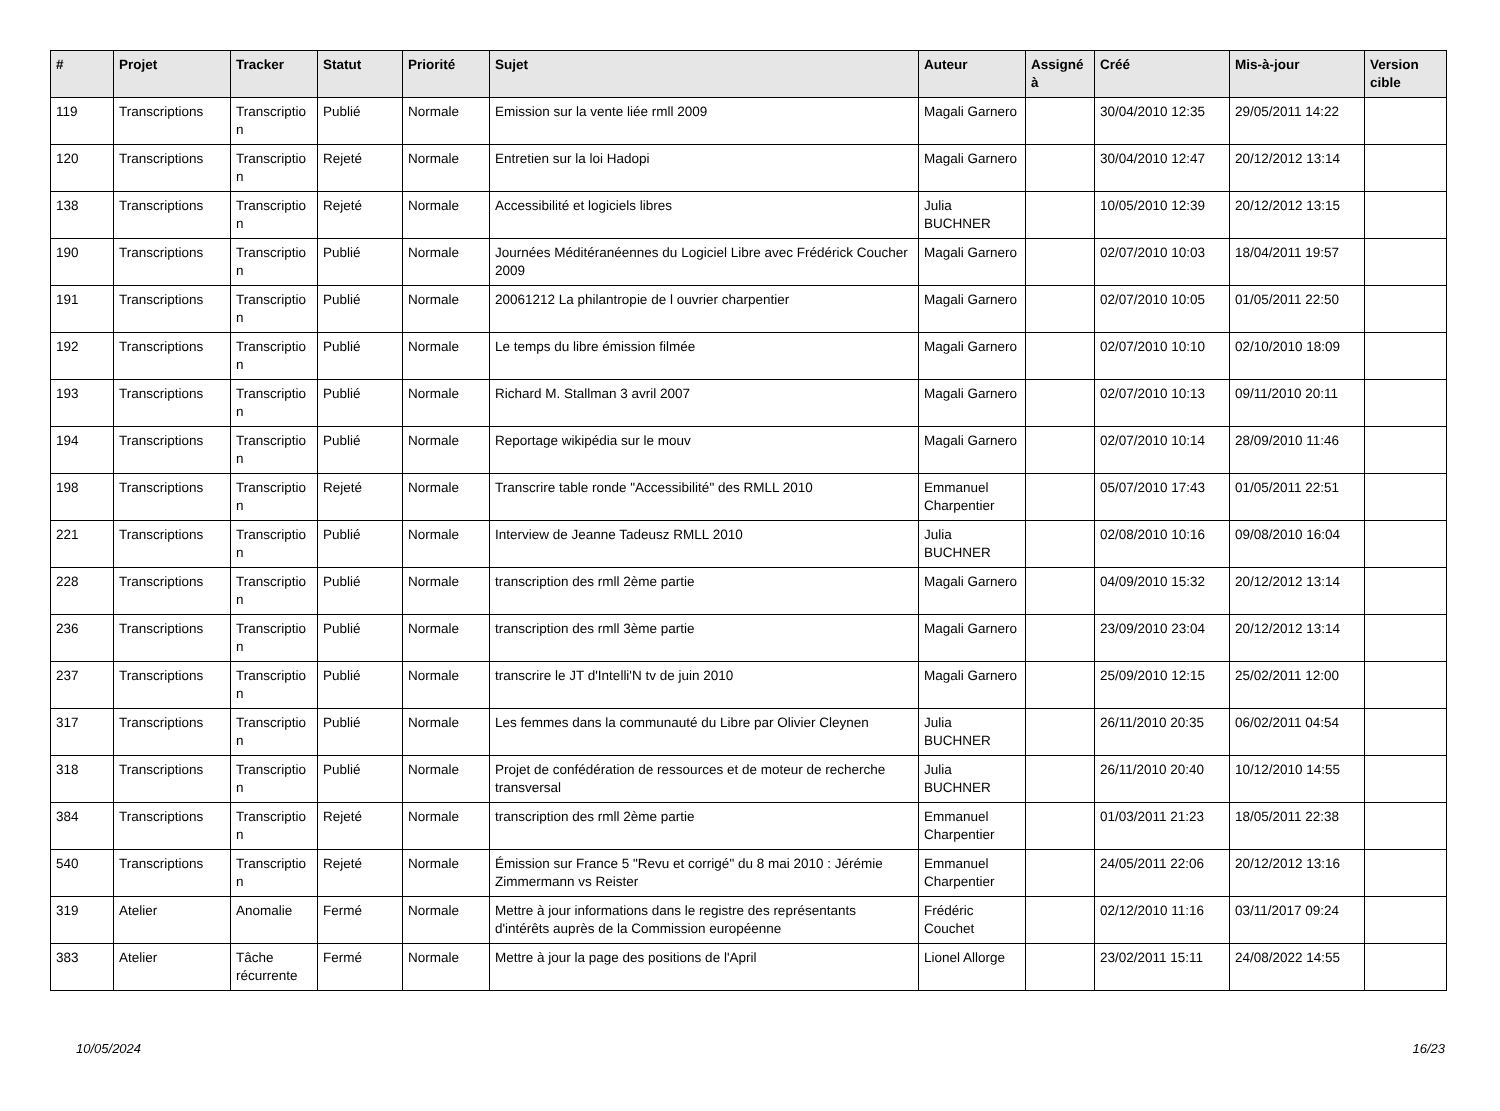| # | Projet | Tracker | Statut | Priorité | Sujet | Auteur | Assigné à | Créé | Mis-à-jour | Version cible |
| --- | --- | --- | --- | --- | --- | --- | --- | --- | --- | --- |
| 119 | Transcriptions | Transcriptio n | Publié | Normale | Emission sur la vente liée rmll 2009 | Magali Garnero | | 30/04/2010 12:35 | 29/05/2011 14:22 | |
| 120 | Transcriptions | Transcriptio n | Rejeté | Normale | Entretien sur la loi Hadopi | Magali Garnero | | 30/04/2010 12:47 | 20/12/2012 13:14 | |
| 138 | Transcriptions | Transcriptio n | Rejeté | Normale | Accessibilité et logiciels libres | Julia BUCHNER | | 10/05/2010 12:39 | 20/12/2012 13:15 | |
| 190 | Transcriptions | Transcriptio n | Publié | Normale | Journées Méditéranéennes du Logiciel Libre avec Frédérick Coucher 2009 | Magali Garnero | | 02/07/2010 10:03 | 18/04/2011 19:57 | |
| 191 | Transcriptions | Transcriptio n | Publié | Normale | 20061212 La philantropie de l ouvrier charpentier | Magali Garnero | | 02/07/2010 10:05 | 01/05/2011 22:50 | |
| 192 | Transcriptions | Transcriptio n | Publié | Normale | Le temps du libre émission filmée | Magali Garnero | | 02/07/2010 10:10 | 02/10/2010 18:09 | |
| 193 | Transcriptions | Transcriptio n | Publié | Normale | Richard M. Stallman 3 avril 2007 | Magali Garnero | | 02/07/2010 10:13 | 09/11/2010 20:11 | |
| 194 | Transcriptions | Transcriptio n | Publié | Normale | Reportage wikipédia sur le mouv | Magali Garnero | | 02/07/2010 10:14 | 28/09/2010 11:46 | |
| 198 | Transcriptions | Transcriptio n | Rejeté | Normale | Transcrire table ronde "Accessibilité" des RMLL 2010 | Emmanuel Charpentier | | 05/07/2010 17:43 | 01/05/2011 22:51 | |
| 221 | Transcriptions | Transcriptio n | Publié | Normale | Interview de Jeanne Tadeusz RMLL 2010 | Julia BUCHNER | | 02/08/2010 10:16 | 09/08/2010 16:04 | |
| 228 | Transcriptions | Transcriptio n | Publié | Normale | transcription des rmll 2ème partie | Magali Garnero | | 04/09/2010 15:32 | 20/12/2012 13:14 | |
| 236 | Transcriptions | Transcriptio n | Publié | Normale | transcription des rmll 3ème partie | Magali Garnero | | 23/09/2010 23:04 | 20/12/2012 13:14 | |
| 237 | Transcriptions | Transcriptio n | Publié | Normale | transcrire le JT d'Intelli'N tv de juin 2010 | Magali Garnero | | 25/09/2010 12:15 | 25/02/2011 12:00 | |
| 317 | Transcriptions | Transcriptio n | Publié | Normale | Les femmes dans la communauté du Libre par Olivier Cleynen | Julia BUCHNER | | 26/11/2010 20:35 | 06/02/2011 04:54 | |
| 318 | Transcriptions | Transcriptio n | Publié | Normale | Projet de confédération de ressources et de moteur de recherche transversal | Julia BUCHNER | | 26/11/2010 20:40 | 10/12/2010 14:55 | |
| 384 | Transcriptions | Transcriptio n | Rejeté | Normale | transcription des rmll 2ème partie | Emmanuel Charpentier | | 01/03/2011 21:23 | 18/05/2011 22:38 | |
| 540 | Transcriptions | Transcriptio n | Rejeté | Normale | Émission sur France 5 "Revu et corrigé" du 8 mai 2010 : Jérémie Zimmermann vs Reister | Emmanuel Charpentier | | 24/05/2011 22:06 | 20/12/2012 13:16 | |
| 319 | Atelier | Anomalie | Fermé | Normale | Mettre à jour informations dans le registre des représentants d'intérêts auprès de la Commission européenne | Frédéric Couchet | | 02/12/2010 11:16 | 03/11/2017 09:24 | |
| 383 | Atelier | Tâche récurrente | Fermé | Normale | Mettre à jour la page des positions de l'April | Lionel Allorge | | 23/02/2011 15:11 | 24/08/2022 14:55 | |
10/05/2024 16/23